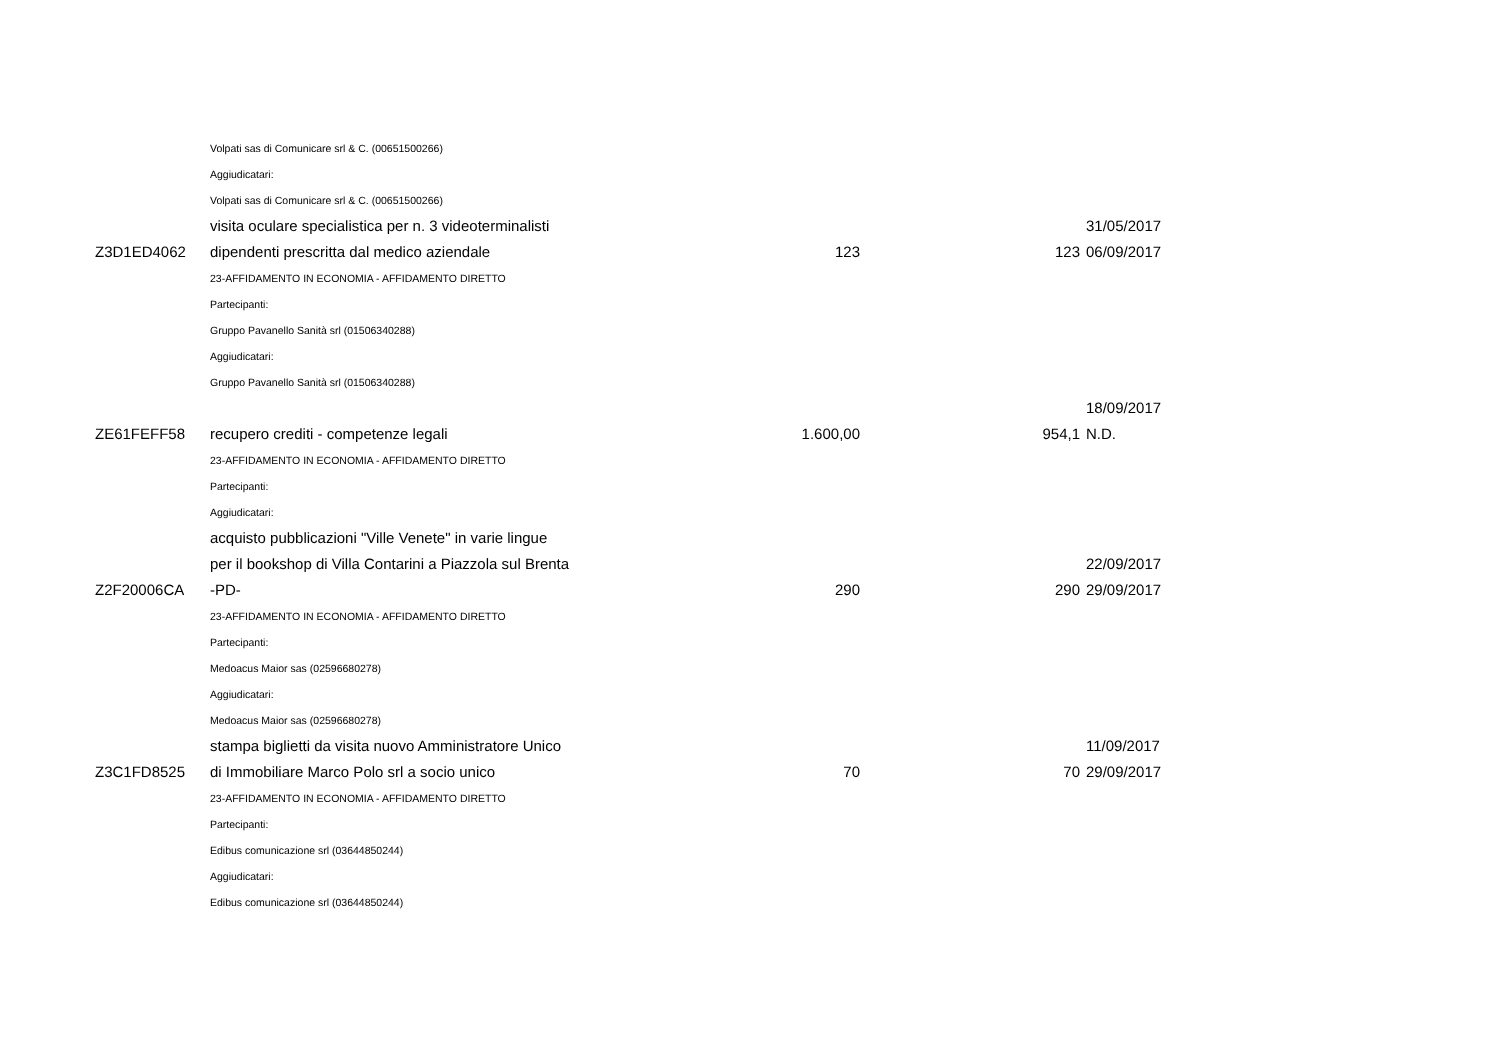| | Volpati sas di Comunicare srl & C. (00651500266) | | | |
| | Aggiudicatari: | | | |
| | Volpati sas di Comunicare srl & C. (00651500266) | | | |
| Z3D1ED4062 | visita oculare specialistica per n. 3 videoterminalisti dipendenti prescritta dal medico aziendale | 123 | 123 | 31/05/2017 06/09/2017 |
| | 23-AFFIDAMENTO IN ECONOMIA - AFFIDAMENTO DIRETTO | | | |
| | Partecipanti: | | | |
| | Gruppo Pavanello Sanità srl (01506340288) | | | |
| | Aggiudicatari: | | | |
| | Gruppo Pavanello Sanità srl (01506340288) | | | |
| ZE61FEFF58 | recupero crediti - competenze legali | 1.600,00 | 954,1 | 18/09/2017 N.D. |
| | 23-AFFIDAMENTO IN ECONOMIA - AFFIDAMENTO DIRETTO | | | |
| | Partecipanti: | | | |
| | Aggiudicatari: | | | |
| Z2F20006CA | acquisto pubblicazioni "Ville Venete" in varie lingue per il bookshop di Villa Contarini a Piazzola sul Brenta -PD- | 290 | 290 | 22/09/2017 29/09/2017 |
| | 23-AFFIDAMENTO IN ECONOMIA - AFFIDAMENTO DIRETTO | | | |
| | Partecipanti: | | | |
| | Medoacus Maior sas (02596680278) | | | |
| | Aggiudicatari: | | | |
| | Medoacus Maior sas (02596680278) | | | |
| Z3C1FD8525 | stampa biglietti da visita nuovo Amministratore Unico di Immobiliare Marco Polo srl a socio unico | 70 | 70 | 11/09/2017 29/09/2017 |
| | 23-AFFIDAMENTO IN ECONOMIA - AFFIDAMENTO DIRETTO | | | |
| | Partecipanti: | | | |
| | Edibus comunicazione srl (03644850244) | | | |
| | Aggiudicatari: | | | |
| | Edibus comunicazione srl (03644850244) | | | |